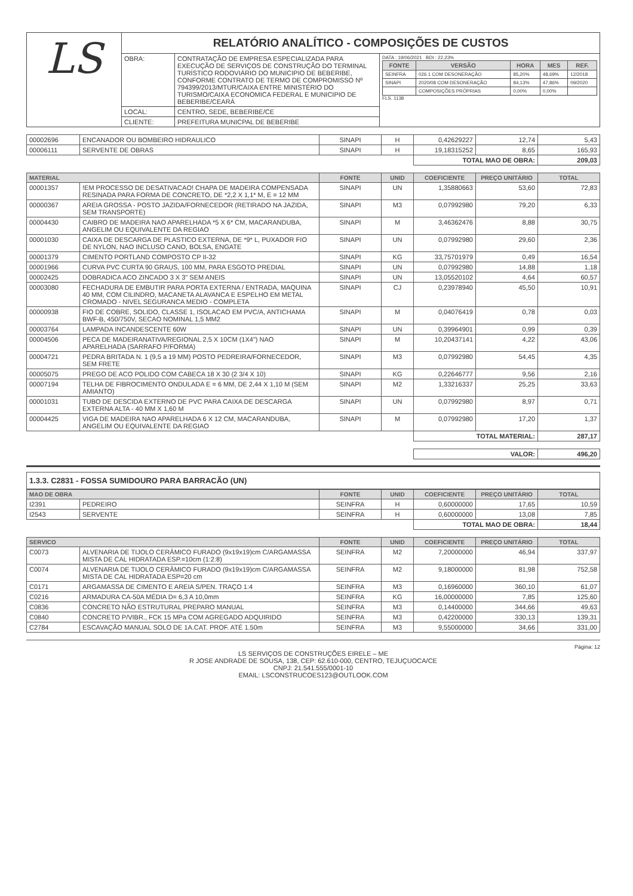| LS | RELATÓRIO ANALÍTICO - COMPOSIÇÕES DE CUSTOS | | |
| | OBRA: | CONTRATAÇÃO DE EMPRESA ESPECIALIZADA PARA EXECUÇÃO DE SERVIÇOS DE CONSTRUÇÃO DO TERMINAL TURÍSTICO RODOVIÁRIO DO MUNICIPIO DE BEBERIBE, CONFORME CONTRATO DE TERMO DE COMPROMISSO Nº 794399/2013/MTUR/CAIXA ENTRE MINISTÉRIO DO TURISMO/CAIXA ECONOMICA FEDERAL E MUNICIPIO DE BEBERIBE/CEARÁ | DATA : 19/06/2021 BDI : 22,23% / FONTE / VERSÃO / HORA / MES / REF. / / --- / --- / --- / --- / --- / / SEINFRA / 026.1 COM DESONERAÇÃO / 85,20% / 48,69% / 12/2018 / / SINAPI / 2020/08 COM DESONERAÇÃO / 84,13% / 47,86% / 09/2020 / / / COMPOSIÇÕES PRÓPRIAS / 0,00% / 0,00% / / FLS. 1138 |
| | LOCAL: | CENTRO, SEDE, BEBERIBE/CE | |
| | CLIENTE: | PREFEITURA MUNICPAL DE BEBERIBE | |
| 00002696 | ENCANADOR OU BOMBEIRO HIDRAULICO | SINAPI | H | 0,42629227 | 12,74 | 5,43 |
| 00006111 | SERVENTE DE OBRAS | SINAPI | H | 19,18315252 | 8,65 | 165,93 |
| | | | | TOTAL MAO DE OBRA: | | 209,03 |
| MATERIAL | | FONTE | UNID | COEFICIENTE | PREÇO UNITÁRIO | TOTAL |
| --- | --- | --- | --- | --- | --- | --- |
| 00001357 | !EM PROCESSO DE DESATIVACAO! CHAPA DE MADEIRA COMPENSADA RESINADA PARA FORMA DE CONCRETO, DE *2,2 X 1,1* M, E = 12 MM | SINAPI | UN | 1,35880663 | 53,60 | 72,83 |
| 00000367 | AREIA GROSSA - POSTO JAZIDA/FORNECEDOR (RETIRADO NA JAZIDA, SEM TRANSPORTE) | SINAPI | M3 | 0,07992980 | 79,20 | 6,33 |
| 00004430 | CAIBRO DE MADEIRA NAO APARELHADA *5 X 6* CM, MACARANDUBA, ANGELIM OU EQUIVALENTE DA REGIAO | SINAPI | M | 3,46362476 | 8,88 | 30,75 |
| 00001030 | CAIXA DE DESCARGA DE PLASTICO EXTERNA, DE *9* L, PUXADOR FIO DE NYLON, NAO INCLUSO CANO, BOLSA, ENGATE | SINAPI | UN | 0,07992980 | 29,60 | 2,36 |
| 00001379 | CIMENTO PORTLAND COMPOSTO CP II-32 | SINAPI | KG | 33,75701979 | 0,49 | 16,54 |
| 00001966 | CURVA PVC CURTA 90 GRAUS, 100 MM, PARA ESGOTO PREDIAL | SINAPI | UN | 0,07992980 | 14,88 | 1,18 |
| 00002425 | DOBRADICA ACO ZINCADO 3 X 3" SEM ANEIS | SINAPI | UN | 13,05520102 | 4,64 | 60,57 |
| 00003080 | FECHADURA DE EMBUTIR PARA PORTA EXTERNA / ENTRADA, MAQUINA 40 MM, COM CILINDRO, MACANETA ALAVANCA E ESPELHO EM METAL CROMADO - NIVEL SEGURANCA MEDIO - COMPLETA | SINAPI | CJ | 0,23978940 | 45,50 | 10,91 |
| 00000938 | FIO DE COBRE, SOLIDO, CLASSE 1, ISOLACAO EM PVC/A, ANTICHAMA BWF-B, 450/750V, SECAO NOMINAL 1,5 MM2 | SINAPI | M | 0,04076419 | 0,78 | 0,03 |
| 00003764 | LAMPADA INCANDESCENTE 60W | SINAPI | UN | 0,39964901 | 0,99 | 0,39 |
| 00004506 | PECA DE MADEIRANATIVA/REGIONAL 2,5 X 10CM (1X4") NAO APARELHADA (SARRAFO P/FORMA) | SINAPI | M | 10,20437141 | 4,22 | 43,06 |
| 00004721 | PEDRA BRITADA N. 1 (9,5 a 19 MM) POSTO PEDREIRA/FORNECEDOR, SEM FRETE | SINAPI | M3 | 0,07992980 | 54,45 | 4,35 |
| 00005075 | PREGO DE ACO POLIDO COM CABECA 18 X 30 (2 3/4 X 10) | SINAPI | KG | 0,22646777 | 9,56 | 2,16 |
| 00007194 | TELHA DE FIBROCIMENTO ONDULADA E = 6 MM, DE 2,44 X 1,10 M (SEM AMIANTO) | SINAPI | M2 | 1,33216337 | 25,25 | 33,63 |
| 00001031 | TUBO DE DESCIDA EXTERNO DE PVC PARA CAIXA DE DESCARGA EXTERNA ALTA - 40 MM X 1,60 M | SINAPI | UN | 0,07992980 | 8,97 | 0,71 |
| 00004425 | VIGA DE MADEIRA NAO APARELHADA 6 X 12 CM, MACARANDUBA, ANGELIM OU EQUIVALENTE DA REGIAO | SINAPI | M | 0,07992980 | 17,20 | 1,37 |
| | | | | TOTAL MATERIAL: | | 287,17 |
| | | | | VALOR: | | 496,20 |
1.3.3. C2831 - FOSSA SUMIDOURO PARA BARRACÃO (UN)
| MAO DE OBRA | | FONTE | UNID | COEFICIENTE | PREÇO UNITÁRIO | TOTAL |
| --- | --- | --- | --- | --- | --- | --- |
| I2391 | PEDREIRO | SEINFRA | H | 0,60000000 | 17,65 | 10,59 |
| I2543 | SERVENTE | SEINFRA | H | 0,60000000 | 13,08 | 7,85 |
| | | | | TOTAL MAO DE OBRA: | | 18,44 |
| SERVICO | | FONTE | UNID | COEFICIENTE | PREÇO UNITÁRIO | TOTAL |
| --- | --- | --- | --- | --- | --- | --- |
| C0073 | ALVENARIA DE TIJOLO CERÂMICO FURADO (9x19x19)cm C/ARGAMASSA MISTA DE CAL HIDRATADA ESP.=10cm (1:2:8) | SEINFRA | M2 | 7,20000000 | 46,94 | 337,97 |
| C0074 | ALVENARIA DE TIJOLO CERÂMICO FURADO (9x19x19)cm C/ARGAMASSA MISTA DE CAL HIDRATADA ESP=20 cm | SEINFRA | M2 | 9,18000000 | 81,98 | 752,58 |
| C0171 | ARGAMASSA DE CIMENTO E AREIA S/PEN. TRAÇO 1:4 | SEINFRA | M3 | 0,16960000 | 360,10 | 61,07 |
| C0216 | ARMADURA CA-50A MÉDIA D= 6,3 A 10,0mm | SEINFRA | KG | 16,00000000 | 7,85 | 125,60 |
| C0836 | CONCRETO NÃO ESTRUTURAL PREPARO MANUAL | SEINFRA | M3 | 0,14400000 | 344,66 | 49,63 |
| C0840 | CONCRETO P/VIBR., FCK 15 MPa COM AGREGADO ADQUIRIDO | SEINFRA | M3 | 0,42200000 | 330,13 | 139,31 |
| C2784 | ESCAVAÇÃO MANUAL SOLO DE 1A.CAT. PROF. ATÉ 1.50m | SEINFRA | M3 | 9,55000000 | 34,66 | 331,00 |
Página: 12
LS SERVIÇOS DE CONSTRUÇÕES EIRELE – ME
R JOSE ANDRADE DE SOUSA, 138, CEP: 62.610-000, CENTRO, TEJUÇUOCA/CE
CNPJ: 21.541.555/0001-10
EMAIL: LSCONSTRUCOES123@OUTLOOK.COM